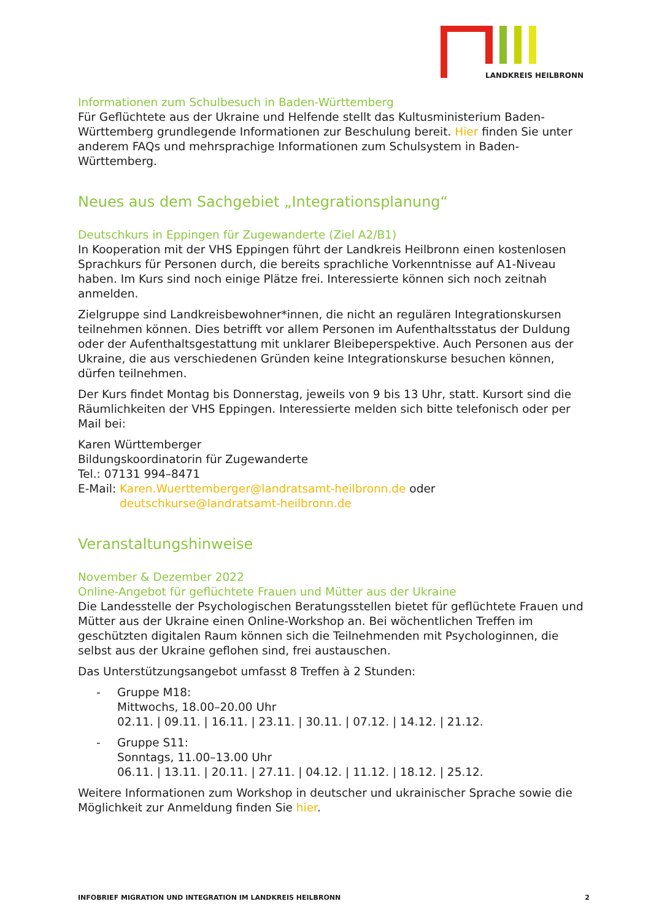LANDKREIS HEILBRONN
Informationen zum Schulbesuch in Baden-Württemberg
Für Geflüchtete aus der Ukraine und Helfende stellt das Kultusministerium Baden-Württemberg grundlegende Informationen zur Beschulung bereit. Hier finden Sie unter anderem FAQs und mehrsprachige Informationen zum Schulsystem in Baden-Württemberg.
Neues aus dem Sachgebiet „Integrationsplanung“
Deutschkurs in Eppingen für Zugewanderte (Ziel A2/B1)
In Kooperation mit der VHS Eppingen führt der Landkreis Heilbronn einen kostenlosen Sprachkurs für Personen durch, die bereits sprachliche Vorkenntnisse auf A1-Niveau haben. Im Kurs sind noch einige Plätze frei. Interessierte können sich noch zeitnah anmelden.
Zielgruppe sind Landkreisbewohner*innen, die nicht an regulären Integrationskursen teilnehmen können. Dies betrifft vor allem Personen im Aufenthaltsstatus der Duldung oder der Aufenthaltsgestattung mit unklarer Bleibeperspektive. Auch Personen aus der Ukraine, die aus verschiedenen Gründen keine Integrationskurse besuchen können, dürfen teilnehmen.
Der Kurs findet Montag bis Donnerstag, jeweils von 9 bis 13 Uhr, statt. Kursort sind die Räumlichkeiten der VHS Eppingen. Interessierte melden sich bitte telefonisch oder per Mail bei:
Karen Württemberger
Bildungskoordinatorin für Zugewanderte
Tel.: 07131 994–8471
E-Mail: Karen.Wuerttemberger@landratsamt-heilbronn.de oder
deutschkurse@landratsamt-heilbronn.de
Veranstaltungshinweise
November & Dezember 2022
Online-Angebot für geflüchtete Frauen und Mütter aus der Ukraine
Die Landesstelle der Psychologischen Beratungsstellen bietet für geflüchtete Frauen und Mütter aus der Ukraine einen Online-Workshop an. Bei wöchentlichen Treffen im geschützten digitalen Raum können sich die Teilnehmenden mit Psychologinnen, die selbst aus der Ukraine geflohen sind, frei austauschen.
Das Unterstützungsangebot umfasst 8 Treffen à 2 Stunden:
- Gruppe M18:
Mittwochs, 18.00–20.00 Uhr
02.11. | 09.11. | 16.11. | 23.11. | 30.11. | 07.12. | 14.12. | 21.12.
- Gruppe S11:
Sonntags, 11.00–13.00 Uhr
06.11. | 13.11. | 20.11. | 27.11. | 04.12. | 11.12. | 18.12. | 25.12.
Weitere Informationen zum Workshop in deutscher und ukrainischer Sprache sowie die Möglichkeit zur Anmeldung finden Sie hier.
INFOBRIEF MIGRATION UND INTEGRATION IM LANDKREIS HEILBRONN 2